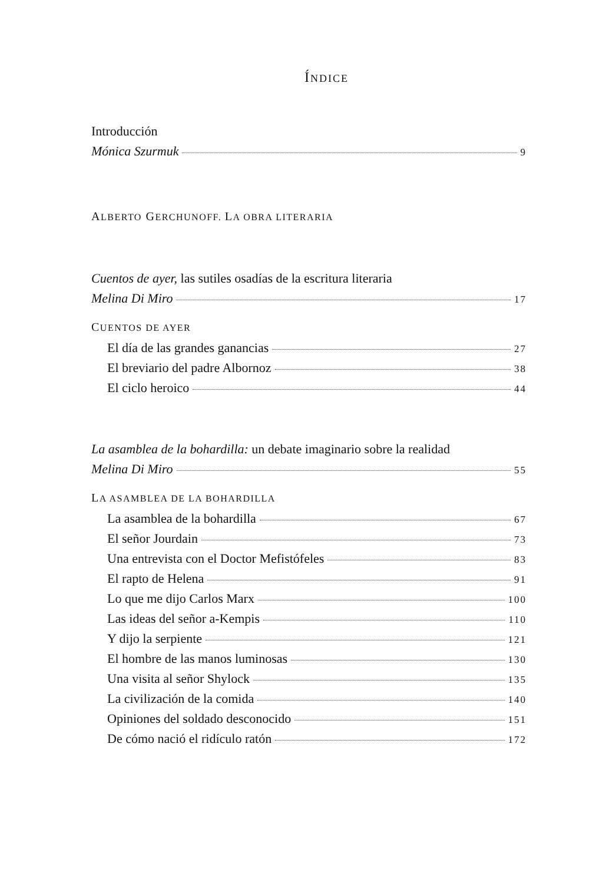ÍNDICE
Introducción
Mónica Szurmuk 9
ALBERTO GERCHUNOFF. LA OBRA LITERARIA
Cuentos de ayer, las sutiles osadías de la escritura literaria
Melina Di Miro 17
CUENTOS DE AYER
El día de las grandes ganancias 27
El breviario del padre Albornoz 38
El ciclo heroico 44
La asamblea de la bohardilla: un debate imaginario sobre la realidad
Melina Di Miro 55
LA ASAMBLEA DE LA BOHARDILLA
La asamblea de la bohardilla 67
El señor Jourdain 73
Una entrevista con el Doctor Mefistófeles 83
El rapto de Helena 91
Lo que me dijo Carlos Marx 100
Las ideas del señor a-Kempis 110
Y dijo la serpiente 121
El hombre de las manos luminosas 130
Una visita al señor Shylock 135
La civilización de la comida 140
Opiniones del soldado desconocido 151
De cómo nació el ridículo ratón 172